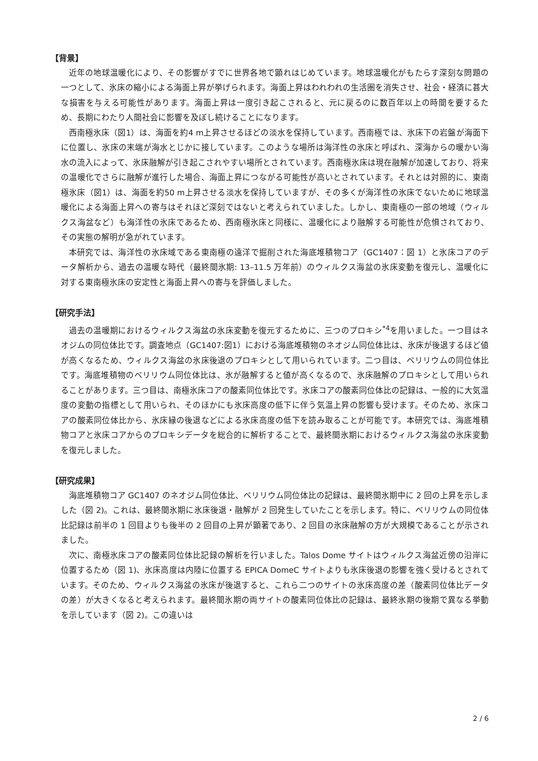【背景】
近年の地球温暖化により、その影響がすでに世界各地で顕れはじめています。地球温暖化がもたらす深刻な問題の一つとして、氷床の縮小による海面上昇が挙げられます。海面上昇はわれわれの生活圏を消失させ、社会・経済に甚大な損害を与える可能性があります。海面上昇は一度引き起こされると、元に戻るのに数百年以上の時間を要するため、長期にわたり人間社会に影響を及ぼし続けることになります。
西南極氷床（図1）は、海面を約4 m上昇させるほどの淡水を保持しています。西南極では、氷床下の岩盤が海面下に位置し、氷床の末端が海水とじかに接しています。このような場所は海洋性の氷床と呼ばれ、深海からの暖かい海水の流入によって、氷床融解が引き起こされやすい場所とされています。西南極氷床は現在融解が加速しており、将来の温暖化でさらに融解が進行した場合、海面上昇につながる可能性が高いとされています。それとは対照的に、東南極氷床（図1）は、海面を約50 m上昇させる淡水を保持していますが、その多くが海洋性の氷床でないために地球温暖化による海面上昇への寄与はそれほど深刻ではないと考えられていました。しかし、東南極の一部の地域（ウィルクス海盆など）も海洋性の氷床であるため、西南極氷床と同様に、温暖化により融解する可能性が危惧されており、その実態の解明が急がれています。
本研究では、海洋性の氷床域である東南極の遠洋で掘削された海底堆積物コア（GC1407：図 1）と氷床コアのデータ解析から、過去の温暖な時代（最終間氷期: 13–11.5 万年前）のウィルクス海盆の氷床変動を復元し、温暖化に対する東南極氷床の安定性と海面上昇への寄与を評価しました。
【研究手法】
過去の温暖期におけるウィルクス海盆の氷床変動を復元するために、三つのプロキシ<sup>*4</sup>を用いました。一つ目はネオジムの同位体比です。調査地点（GC1407:図1）における海底堆積物のネオジム同位体比は、氷床が後退するほど値が高くなるため、ウィルクス海盆の氷床後退のプロキシとして用いられています。二つ目は、ベリリウムの同位体比です。海底堆積物のベリリウム同位体比は、氷が融解すると値が高くなるので、氷床融解のプロキシとして用いられることがあります。三つ目は、南極氷床コアの酸素同位体比です。氷床コアの酸素同位体比の記録は、一般的に大気温度の変動の指標として用いられ、そのほかにも氷床高度の低下に伴う気温上昇の影響も受けます。そのため、氷床コアの酸素同位体比から、氷床縁の後退などによる氷床高度の低下を読み取ることが可能です。本研究では、海底堆積物コアと氷床コアからのプロキシデータを総合的に解析することで、最終間氷期におけるウィルクス海盆の氷床変動を復元しました。
【研究成果】
海底堆積物コア GC1407 のネオジム同位体比、ベリリウム同位体比の記録は、最終間氷期中に 2 回の上昇を示しました（図 2)。これは、最終間氷期に氷床後退・融解が 2 回発生していたことを示します。特に、ベリリウムの同位体比記録は前半の 1 回目よりも後半の 2 回目の上昇が顕著であり、2 回目の氷床融解の方が大規模であることが示されました。
次に、南極氷床コアの酸素同位体比記録の解析を行いました。Talos Dome サイトはウィルクス海盆近傍の沿岸に位置するため（図 1)、氷床高度は内陸に位置する EPICA DomeC サイトよりも氷床後退の影響を強く受けるとされています。そのため、ウィルクス海盆の氷床が後退すると、これら二つのサイトの氷床高度の差（酸素同位体比データの差）が大きくなると考えられます。最終間氷期の両サイトの酸素同位体比の記録は、最終氷期の後期で異なる挙動を示しています（図 2)。この違いは
2 / 6